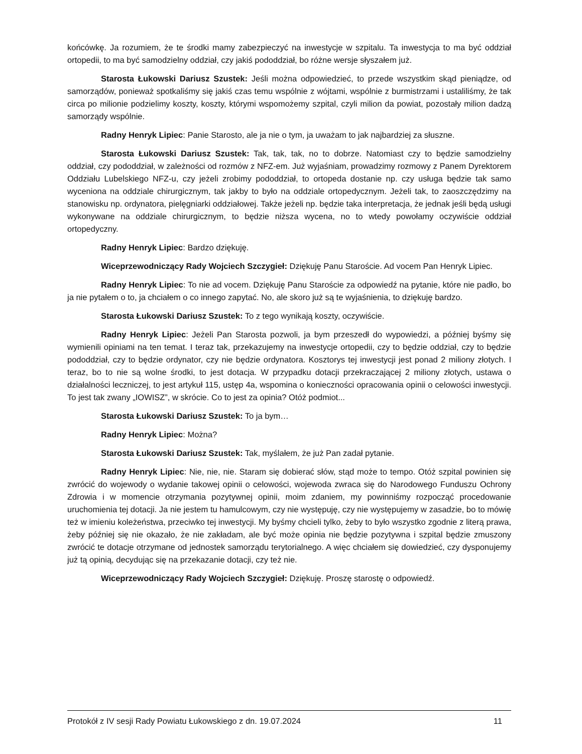końcówkę. Ja rozumiem, że te środki mamy zabezpieczyć na inwestycje w szpitalu. Ta inwestycja to ma być oddział ortopedii, to ma być samodzielny oddział, czy jakiś pododdział, bo różne wersje słyszałem już.
Starosta Łukowski Dariusz Szustek: Jeśli można odpowiedzieć, to przede wszystkim skąd pieniądze, od samorządów, ponieważ spotkaliśmy się jakiś czas temu wspólnie z wójtami, wspólnie z burmistrzami i ustaliliśmy, że tak circa po milionie podzielimy koszty, koszty, którymi wspomożemy szpital, czyli milion da powiat, pozostały milion dadzą samorządy wspólnie.
Radny Henryk Lipiec: Panie Starosto, ale ja nie o tym, ja uważam to jak najbardziej za słuszne.
Starosta Łukowski Dariusz Szustek: Tak, tak, tak, no to dobrze. Natomiast czy to będzie samodzielny oddział, czy pododdział, w zależności od rozmów z NFZ-em. Już wyjaśniam, prowadzimy rozmowy z Panem Dyrektorem Oddziału Lubelskiego NFZ-u, czy jeżeli zrobimy pododdział, to ortopeda dostanie np. czy usługa będzie tak samo wyceniona na oddziale chirurgicznym, tak jakby to było na oddziale ortopedycznym. Jeżeli tak, to zaoszczędzimy na stanowisku np. ordynatora, pielęgniarki oddziałowej. Także jeżeli np. będzie taka interpretacja, że jednak jeśli będą usługi wykonywane na oddziale chirurgicznym, to będzie niższa wycena, no to wtedy powołamy oczywiście oddział ortopedyczny.
Radny Henryk Lipiec: Bardzo dziękuję.
Wiceprzewodniczący Rady Wojciech Szczygieł: Dziękuję Panu Staroście. Ad vocem Pan Henryk Lipiec.
Radny Henryk Lipiec: To nie ad vocem. Dziękuję Panu Staroście za odpowiedź na pytanie, które nie padło, bo ja nie pytałem o to, ja chciałem o co innego zapytać. No, ale skoro już są te wyjaśnienia, to dziękuję bardzo.
Starosta Łukowski Dariusz Szustek: To z tego wynikają koszty, oczywiście.
Radny Henryk Lipiec: Jeżeli Pan Starosta pozwoli, ja bym przeszedł do wypowiedzi, a później byśmy się wymienili opiniami na ten temat. I teraz tak, przekazujemy na inwestycje ortopedii, czy to będzie oddział, czy to będzie pododdział, czy to będzie ordynator, czy nie będzie ordynatora. Kosztorys tej inwestycji jest ponad 2 miliony złotych. I teraz, bo to nie są wolne środki, to jest dotacja. W przypadku dotacji przekraczającej 2 miliony złotych, ustawa o działalności leczniczej, to jest artykuł 115, ustęp 4a, wspomina o konieczności opracowania opinii o celowości inwestycji. To jest tak zwany „IOWISZ”, w skrócie. Co to jest za opinia? Otóż podmiot...
Starosta Łukowski Dariusz Szustek: To ja bym…
Radny Henryk Lipiec: Można?
Starosta Łukowski Dariusz Szustek: Tak, myślałem, że już Pan zadał pytanie.
Radny Henryk Lipiec: Nie, nie, nie. Staram się dobierać słów, stąd może to tempo. Otóż szpital powinien się zwrócić do wojewody o wydanie takowej opinii o celowości, wojewoda zwraca się do Narodowego Funduszu Ochrony Zdrowia i w momencie otrzymania pozytywnej opinii, moim zdaniem, my powinniśmy rozpocząć procedowanie uruchomienia tej dotacji. Ja nie jestem tu hamulcowym, czy nie występuję, czy nie występujemy w zasadzie, bo to mówię też w imieniu koleżeństwa, przeciwko tej inwestycji. My byśmy chcieli tylko, żeby to było wszystko zgodnie z literą prawa, żeby później się nie okazało, że nie zakładam, ale być może opinia nie będzie pozytywna i szpital będzie zmuszony zwrócić te dotacje otrzymane od jednostek samorządu terytorialnego. A więc chciałem się dowiedzieć, czy dysponujemy już tą opinią, decydując się na przekazanie dotacji, czy też nie.
Wiceprzewodniczący Rady Wojciech Szczygieł: Dziękuję. Proszę starostę o odpowiedź.
Protokół z IV sesji Rady Powiatu Łukowskiego z dn. 19.07.2024 11